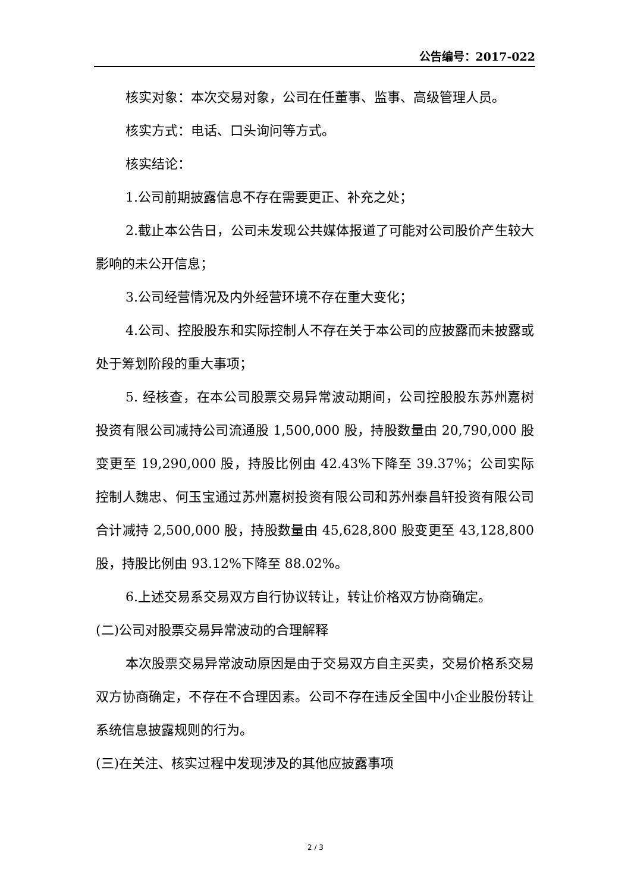公告编号：2017-022
核实对象：本次交易对象，公司在任董事、监事、高级管理人员。
核实方式：电话、口头询问等方式。
核实结论：
1.公司前期披露信息不存在需要更正、补充之处；
2.截止本公告日，公司未发现公共媒体报道了可能对公司股价产生较大影响的未公开信息；
3.公司经营情况及内外经营环境不存在重大变化；
4.公司、控股股东和实际控制人不存在关于本公司的应披露而未披露或处于筹划阶段的重大事项；
5. 经核查，在本公司股票交易异常波动期间，公司控股股东苏州嘉树投资有限公司减持公司流通股 1,500,000 股，持股数量由 20,790,000 股变更至 19,290,000 股，持股比例由 42.43%下降至 39.37%；公司实际控制人魏忠、何玉宝通过苏州嘉树投资有限公司和苏州泰昌轩投资有限公司合计减持 2,500,000 股，持股数量由 45,628,800 股变更至 43,128,800 股，持股比例由 93.12%下降至 88.02%。
6.上述交易系交易双方自行协议转让，转让价格双方协商确定。
(二)公司对股票交易异常波动的合理解释
本次股票交易异常波动原因是由于交易双方自主买卖，交易价格系交易双方协商确定，不存在不合理因素。公司不存在违反全国中小企业股份转让系统信息披露规则的行为。
(三)在关注、核实过程中发现涉及的其他应披露事项
2 / 3